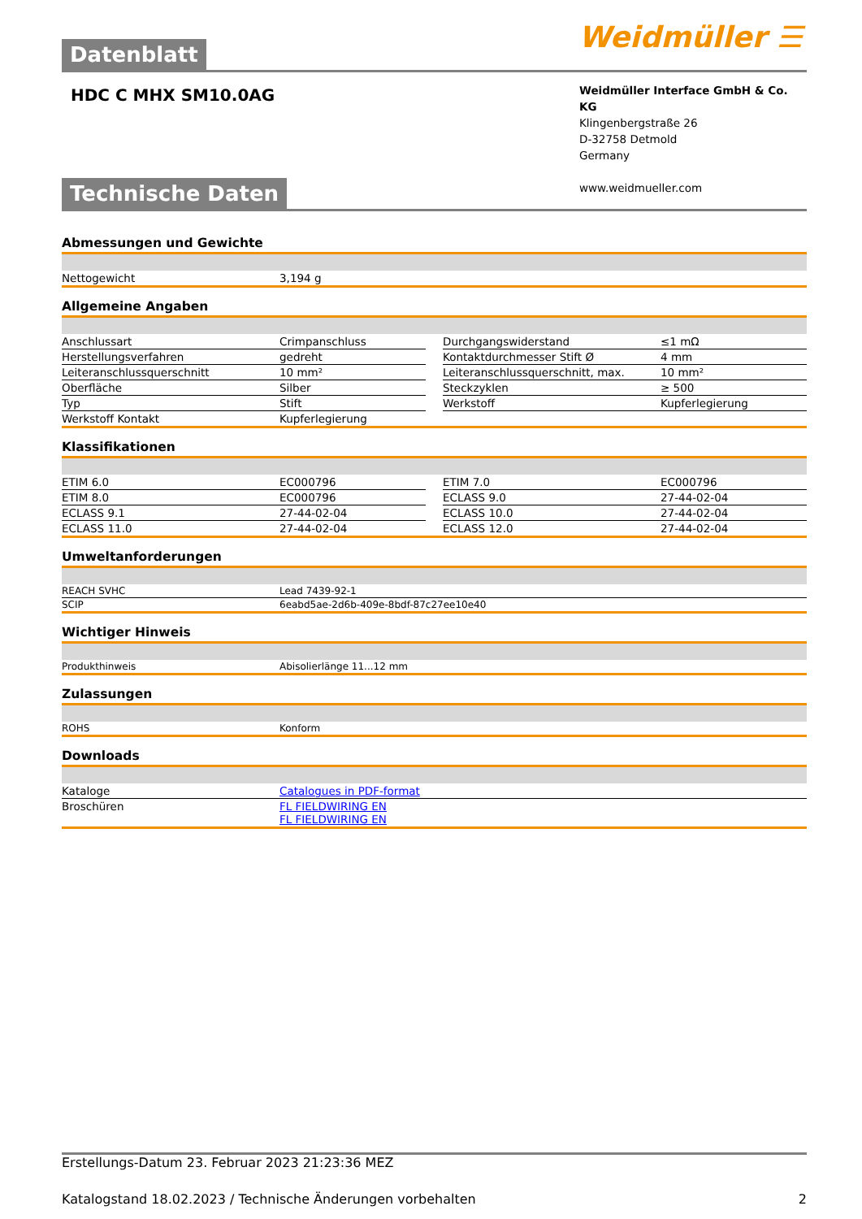Datenblatt
Weidmüller ☰
HDC C MHX SM10.0AG
Weidmüller Interface GmbH & Co. KG
Klingenbergstraße 26
D-32758 Detmold
Germany
www.weidmueller.com
Technische Daten
Abmessungen und Gewichte
| Nettogewicht | 3,194 g |
Allgemeine Angaben
| Anschlussart | Crimpanschluss | | Durchgangswiderstand | ≤1 mΩ |
| Herstellungsverfahren | gedreht | | Kontaktdurchmesser Stift Ø | 4 mm |
| Leiteranschlussquerschnitt | 10 mm² | | Leiteranschlussquerschnitt, max. | 10 mm² |
| Oberfläche | Silber | | Steckzyklen | ≥ 500 |
| Typ | Stift | | Werkstoff | Kupferlegierung |
| Werkstoff Kontakt | Kupferlegierung | | | |
Klassifikationen
| ETIM 6.0 | EC000796 | | ETIM 7.0 | EC000796 |
| ETIM 8.0 | EC000796 | | ECLASS 9.0 | 27-44-02-04 |
| ECLASS 9.1 | 27-44-02-04 | | ECLASS 10.0 | 27-44-02-04 |
| ECLASS 11.0 | 27-44-02-04 | | ECLASS 12.0 | 27-44-02-04 |
Umweltanforderungen
| REACH SVHC | Lead 7439-92-1 |
| SCIP | 6eabd5ae-2d6b-409e-8bdf-87c27ee10e40 |
Wichtiger Hinweis
| Produkthinweis | Abisolierlänge 11...12 mm |
Zulassungen
| ROHS | Konform |
Downloads
| Kataloge | Catalogues in PDF-format |
| Broschüren | FL FIELDWIRING EN FL FIELDWIRING EN |
Erstellungs-Datum 23. Februar 2023 21:23:36 MEZ
Katalogstand 18.02.2023 / Technische Änderungen vorbehalten 2